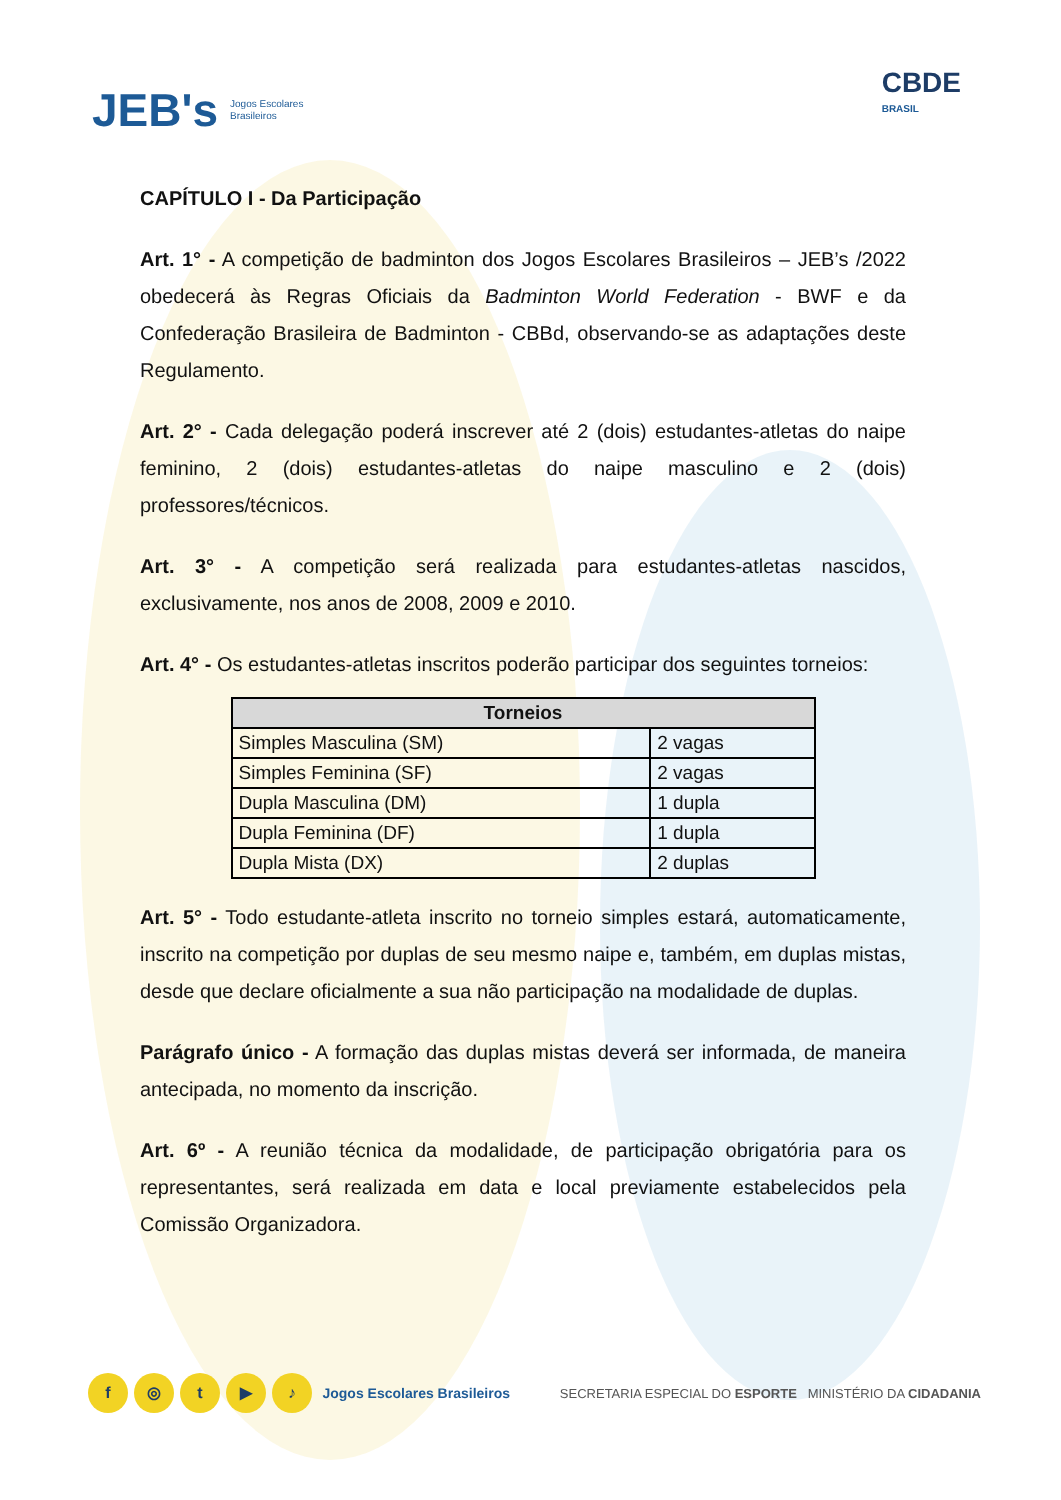JEB's Jogos Escolares
Brasileiros
CBDE
BRASIL
CAPÍTULO I - Da Participação
Art. 1° - A competição de badminton dos Jogos Escolares Brasileiros – JEB’s /2022 obedecerá às Regras Oficiais da Badminton World Federation - BWF e da Confederação Brasileira de Badminton - CBBd, observando-se as adaptações deste Regulamento.
Art. 2° - Cada delegação poderá inscrever até 2 (dois) estudantes-atletas do naipe feminino, 2 (dois) estudantes-atletas do naipe masculino e 2 (dois) professores/técnicos.
Art. 3° - A competição será realizada para estudantes-atletas nascidos, exclusivamente, nos anos de 2008, 2009 e 2010.
Art. 4° - Os estudantes-atletas inscritos poderão participar dos seguintes torneios:
| Torneios | |
| --- | --- |
| Simples Masculina (SM) | 2 vagas |
| Simples Feminina (SF) | 2 vagas |
| Dupla Masculina (DM) | 1 dupla |
| Dupla Feminina (DF) | 1 dupla |
| Dupla Mista (DX) | 2 duplas |
Art. 5° - Todo estudante-atleta inscrito no torneio simples estará, automaticamente, inscrito na competição por duplas de seu mesmo naipe e, também, em duplas mistas, desde que declare oficialmente a sua não participação na modalidade de duplas.
Parágrafo único - A formação das duplas mistas deverá ser informada, de maneira antecipada, no momento da inscrição.
Art. 6º - A reunião técnica da modalidade, de participação obrigatória para os representantes, será realizada em data e local previamente estabelecidos pela Comissão Organizadora.
f ◎ t ▶ ♪ Jogos Escolares Brasileiros
SECRETARIA ESPECIAL DO ESPORTE MINISTÉRIO DA CIDADANIA